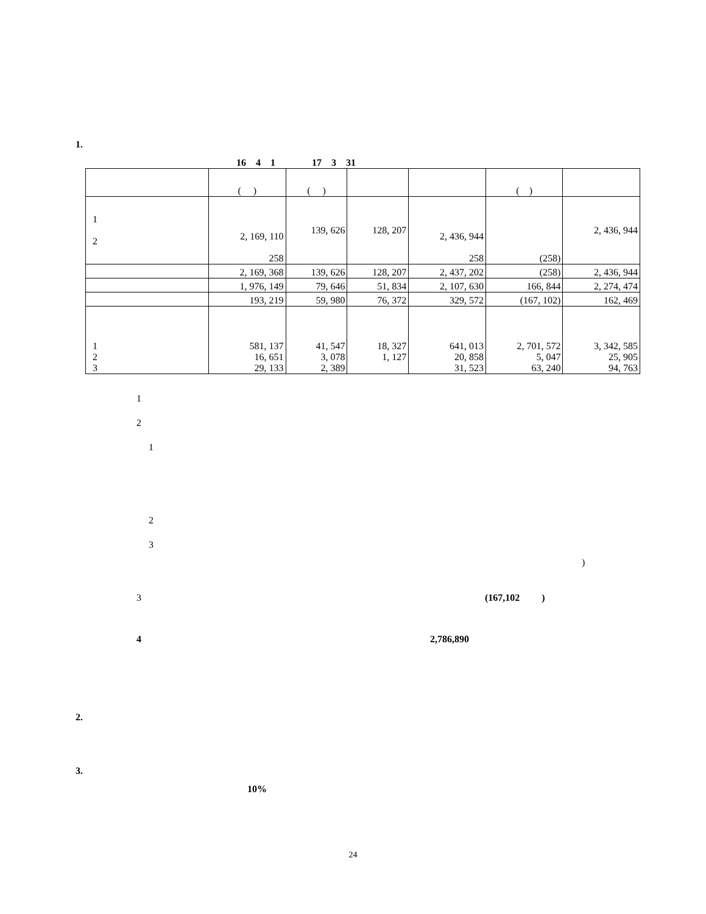1.
16 4 1 17 3 31
| | ( ) | ( ) | | | ( ) | |
| 1 2 | 2, 169, 110 258 | 139, 626 | 128, 207 | 2, 436, 944 258 | (258) | 2, 436, 944 |
| | 2, 169, 368 | 139, 626 | 128, 207 | 2, 437, 202 | (258) | 2, 436, 944 |
| | 1, 976, 149 | 79, 646 | 51, 834 | 2, 107, 630 | 166, 844 | 2, 274, 474 |
| | 193, 219 | 59, 980 | 76, 372 | 329, 572 | (167, 102) | 162, 469 |
| 1 2 3 | 581, 137 16, 651 29, 133 | 41, 547 3, 078 2, 389 | 18, 327 1, 127 | 641, 013 20, 858 31, 523 | 2, 701, 572 5, 047 63, 240 | 3, 342, 585 25, 905 94, 763 |
1
2
1
2
3
)
3 (167,102 )
4 2,786,890
2.
3.
10%
24